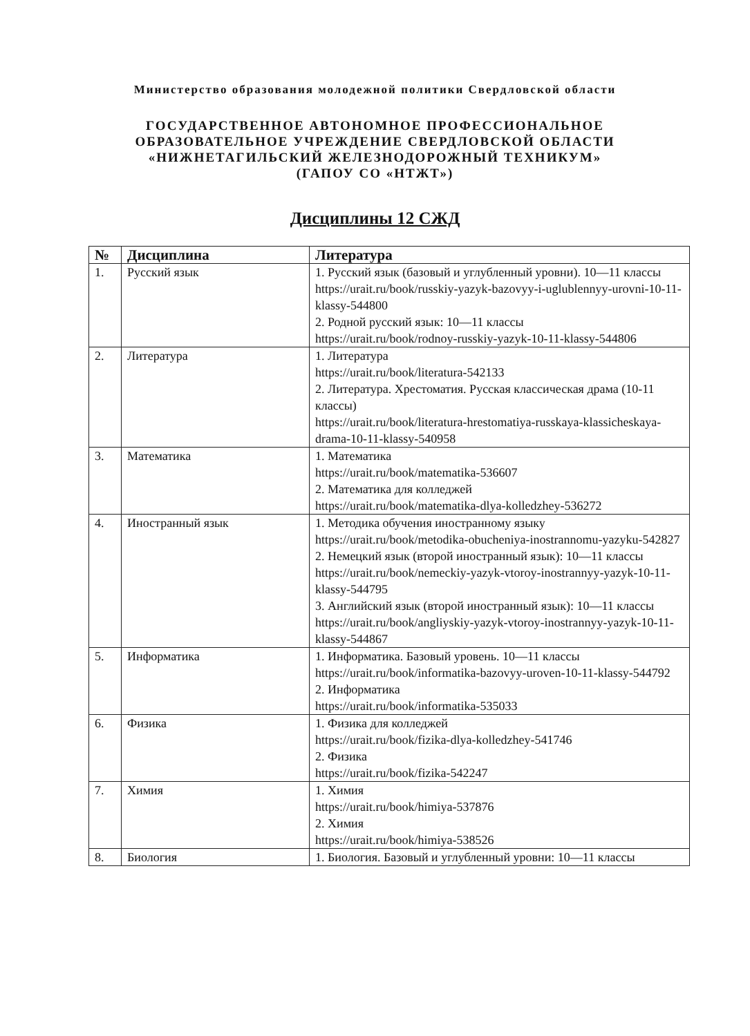Министерство образования молодежной политики Свердловской области
ГОСУДАРСТВЕННОЕ АВТОНОМНОЕ ПРОФЕССИОНАЛЬНОЕ
ОБРАЗОВАТЕЛЬНОЕ УЧРЕЖДЕНИЕ СВЕРДЛОВСКОЙ ОБЛАСТИ
«НИЖНЕТАГИЛЬСКИЙ ЖЕЛЕЗНОДОРОЖНЫЙ ТЕХНИКУМ»
(ГАПОУ СО «НТЖТ»)
Дисциплины 12 СЖД
| № | Дисциплина | Литература |
| --- | --- | --- |
| 1. | Русский язык | 1. Русский язык (базовый и углубленный уровни). 10—11 классы https://urait.ru/book/russkiy-yazyk-bazovyy-i-uglublennyy-urovni-10-11-klassy-544800 2. Родной русский язык: 10—11 классы https://urait.ru/book/rodnoy-russkiy-yazyk-10-11-klassy-544806 |
| 2. | Литература | 1. Литература https://urait.ru/book/literatura-542133 2. Литература. Хрестоматия. Русская классическая драма (10-11 классы) https://urait.ru/book/literatura-hrestomatiya-russkaya-klassicheskaya-drama-10-11-klassy-540958 |
| 3. | Математика | 1. Математика https://urait.ru/book/matematika-536607 2. Математика для колледжей https://urait.ru/book/matematika-dlya-kolledzhey-536272 |
| 4. | Иностранный язык | 1. Методика обучения иностранному языку https://urait.ru/book/metodika-obucheniya-inostrannomu-yazyku-542827 2. Немецкий язык (второй иностранный язык): 10—11 классы https://urait.ru/book/nemeckiy-yazyk-vtoroy-inostrannyy-yazyk-10-11-klassy-544795 3. Английский язык (второй иностранный язык): 10—11 классы https://urait.ru/book/angliyskiy-yazyk-vtoroy-inostrannyy-yazyk-10-11-klassy-544867 |
| 5. | Информатика | 1. Информатика. Базовый уровень. 10—11 классы https://urait.ru/book/informatika-bazovyy-uroven-10-11-klassy-544792 2. Информатика https://urait.ru/book/informatika-535033 |
| 6. | Физика | 1. Физика для колледжей https://urait.ru/book/fizika-dlya-kolledzhey-541746 2. Физика https://urait.ru/book/fizika-542247 |
| 7. | Химия | 1. Химия https://urait.ru/book/himiya-537876 2. Химия https://urait.ru/book/himiya-538526 |
| 8. | Биология | 1. Биология. Базовый и углубленный уровни: 10—11 классы |